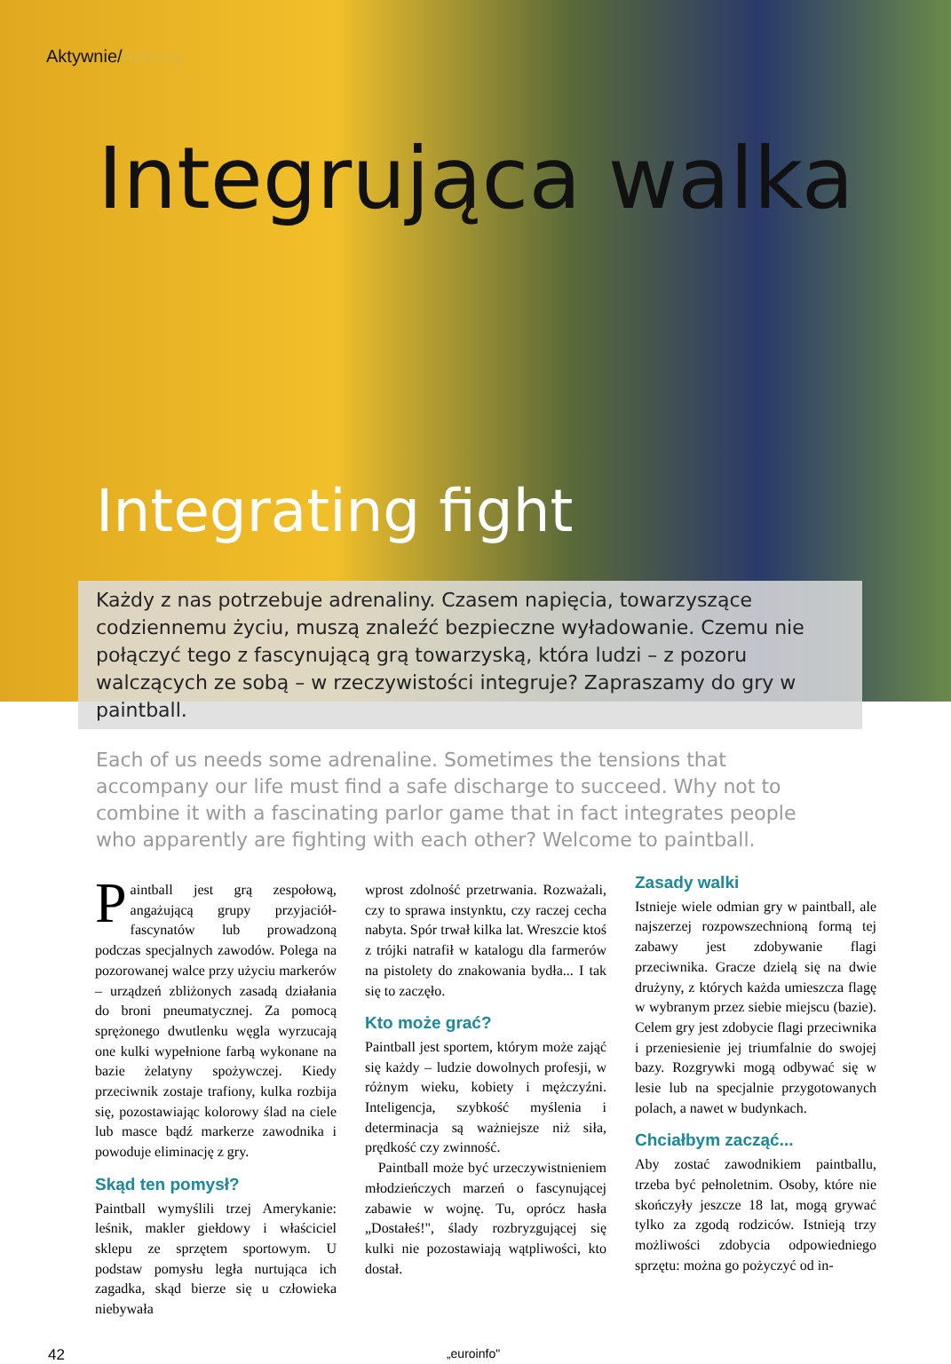Aktywnie/Actively
Integrująca walka
Integrating fight
Każdy z nas potrzebuje adrenaliny. Czasem napięcia, towarzyszące codziennemu życiu, muszą znaleźć bezpieczne wyładowanie. Czemu nie połączyć tego z fascynującą grą towarzyską, która ludzi – z pozoru walczących ze sobą – w rzeczywistości integruje? Zapraszamy do gry w paintball.
Each of us needs some adrenaline. Sometimes the tensions that accompany our life must find a safe discharge to succeed. Why not to combine it with a fascinating parlor game that in fact integrates people who apparently are fighting with each other? Welcome to paintball.
Paintball jest grą zespołową, angażującą grupy przyjaciół-fascynatów lub prowadzoną podczas specjalnych zawodów. Polega na pozorowanej walce przy użyciu markerów – urządzeń zbliżonych zasadą działania do broni pneumatycznej. Za pomocą sprężonego dwutlenku węgla wyrzucają one kulki wypełnione farbą wykonane na bazie żelatyny spożywczej. Kiedy przeciwnik zostaje trafiony, kulka rozbija się, pozostawiając kolorowy ślad na ciele lub masce bądź markerze zawodnika i powoduje eliminację z gry.
Skąd ten pomysł?
Paintball wymyślili trzej Amerykanie: leśnik, makler giełdowy i właściciel sklepu ze sprzętem sportowym. U podstaw pomysłu legła nurtująca ich zagadka, skąd bierze się u człowieka niebywała
wprost zdolność przetrwania. Rozważali, czy to sprawa instynktu, czy raczej cecha nabyta. Spór trwał kilka lat. Wreszcie ktoś z trójki natrafił w katalogu dla farmerów na pistolety do znakowania bydła... I tak się to zaczęło.
Kto może grać?
Paintball jest sportem, którym może zająć się każdy – ludzie dowolnych profesji, w różnym wieku, kobiety i mężczyźni. Inteligencja, szybkość myślenia i determinacja są ważniejsze niż siła, prędkość czy zwinność.
Paintball może być urzeczywistnieniem młodzieńczych marzeń o fascynującej zabawie w wojnę. Tu, oprócz hasła „Dostałeś!", ślady rozbryzgującej się kulki nie pozostawiają wątpliwości, kto dostał.
Zasady walki
Istnieje wiele odmian gry w paintball, ale najszerzej rozpowszechnioną formą tej zabawy jest zdobywanie flagi przeciwnika. Gracze dzielą się na dwie drużyny, z których każda umieszcza flagę w wybranym przez siebie miejscu (bazie). Celem gry jest zdobycie flagi przeciwnika i przeniesienie jej triumfalnie do swojej bazy. Rozgrywki mogą odbywać się w lesie lub na specjalnie przygotowanych polach, a nawet w budynkach.
Chciałbym zacząć...
Aby zostać zawodnikiem paintballu, trzeba być pełnoletnim. Osoby, które nie skończyły jeszcze 18 lat, mogą grywać tylko za zgodą rodziców. Istnieją trzy możliwości zdobycia odpowiedniego sprzętu: można go pożyczyć od in-
42 „euroinfo"